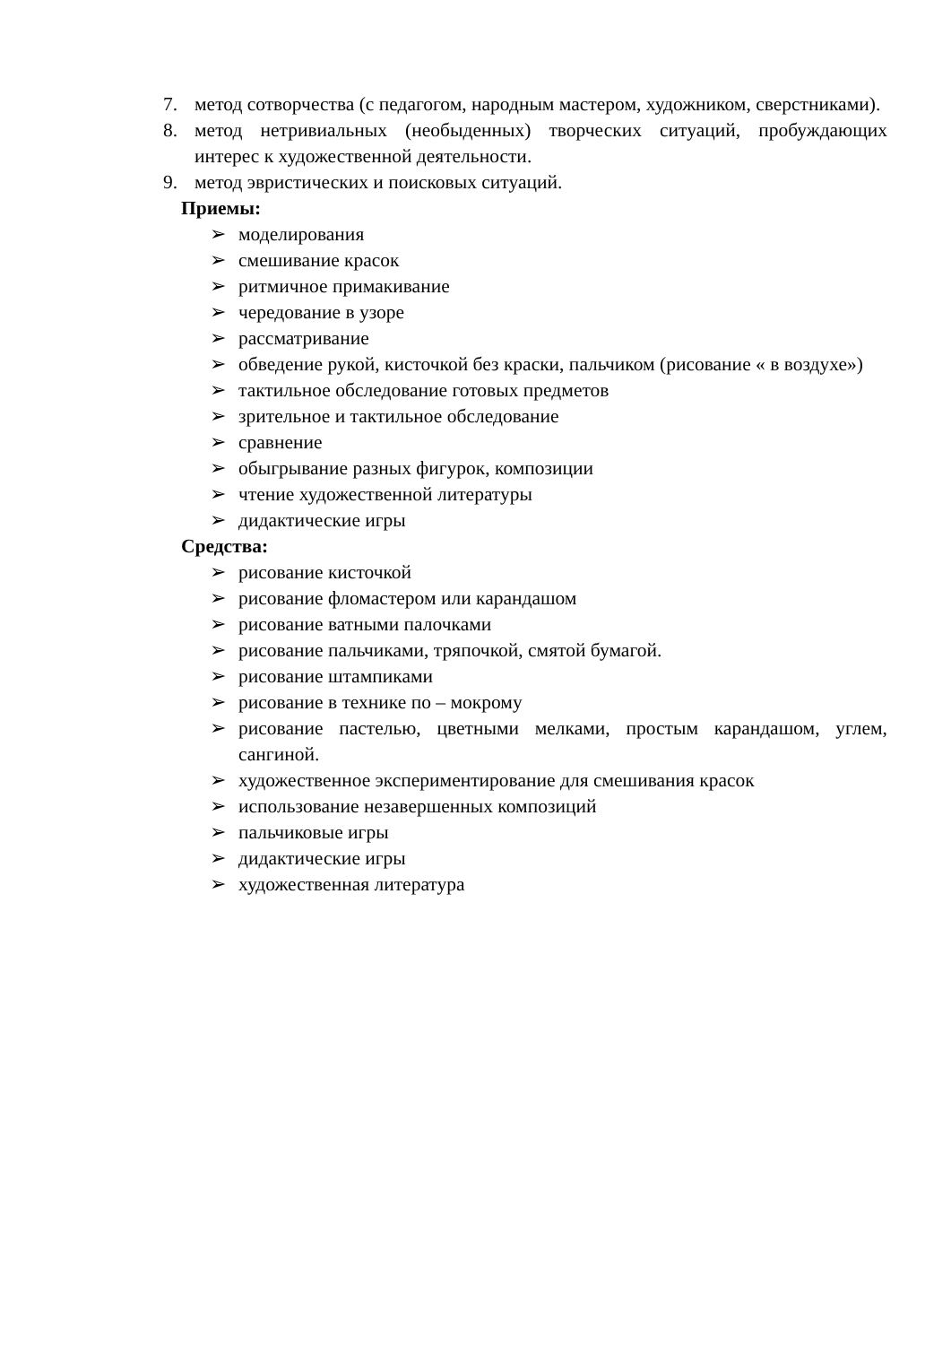7. метод сотворчества (с педагогом, народным мастером, художником, сверстниками).
8. метод нетривиальных (необыденных) творческих ситуаций, пробуждающих интерес к художественной деятельности.
9. метод эвристических и поисковых ситуаций.
Приемы:
➢ моделирования
➢ смешивание красок
➢ ритмичное примакивание
➢ чередование в узоре
➢ рассматривание
➢ обведение рукой, кисточкой без краски, пальчиком (рисование « в воздухе»)
➢ тактильное обследование готовых предметов
➢ зрительное и тактильное обследование
➢ сравнение
➢ обыгрывание разных фигурок, композиции
➢ чтение художественной литературы
➢ дидактические игры
Средства:
➢ рисование кисточкой
➢ рисование фломастером или карандашом
➢ рисование ватными палочками
➢ рисование пальчиками, тряпочкой, смятой бумагой.
➢ рисование штампиками
➢ рисование в технике по – мокрому
➢ рисование пастелью, цветными мелками, простым карандашом, углем, сангиной.
➢ художественное экспериментирование для смешивания красок
➢ использование незавершенных композиций
➢ пальчиковые игры
➢ дидактические игры
➢ художественная литература